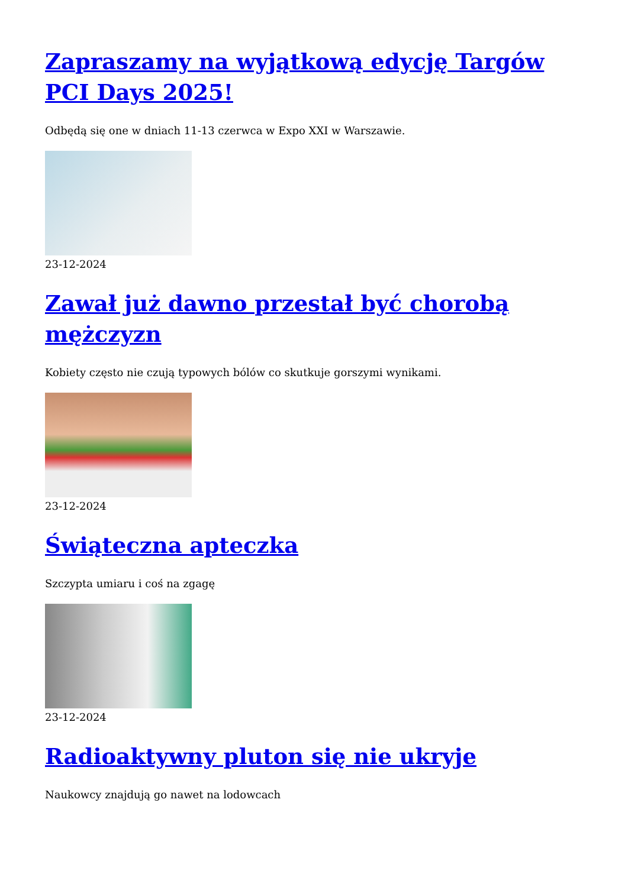Zapraszamy na wyjątkową edycję Targów PCI Days 2025!
Odbędą się one w dniach 11-13 czerwca w Expo XXI w Warszawie.
23-12-2024
Zawał już dawno przestał być chorobą mężczyzn
Kobiety często nie czują typowych bólów co skutkuje gorszymi wynikami.
23-12-2024
Świąteczna apteczka
Szczypta umiaru i coś na zgagę
23-12-2024
Radioaktywny pluton się nie ukryje
Naukowcy znajdują go nawet na lodowcach